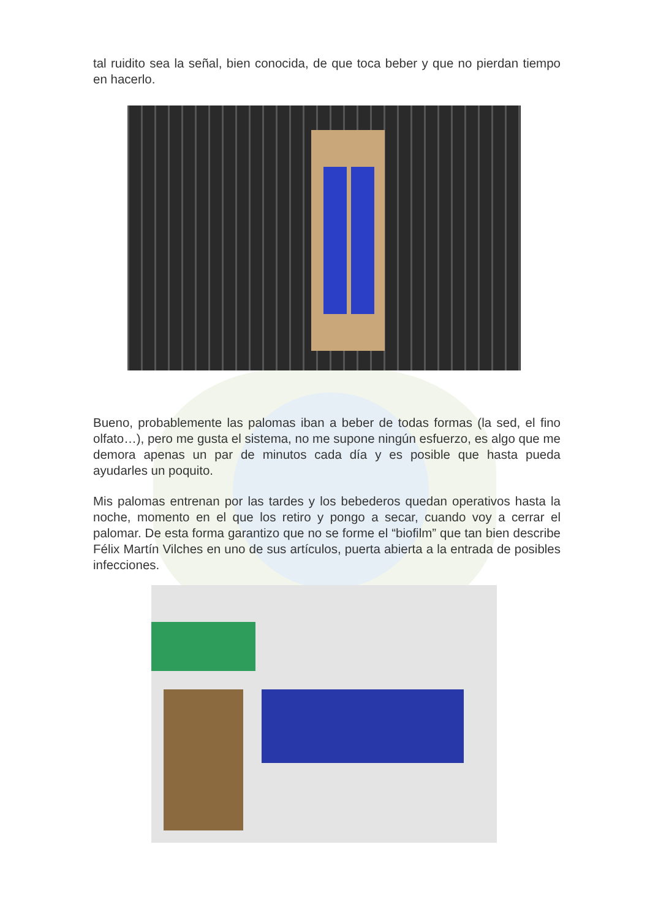tal ruidito sea la señal, bien conocida, de que toca beber y que no pierdan tiempo en hacerlo.
Bueno, probablemente las palomas iban a beber de todas formas (la sed, el fino olfato…), pero me gusta el sistema, no me supone ningún esfuerzo, es algo que me demora apenas un par de minutos cada día y es posible que hasta pueda ayudarles un poquito.
Mis palomas entrenan por las tardes y los bebederos quedan operativos hasta la noche, momento en el que los retiro y pongo a secar, cuando voy a cerrar el palomar. De esta forma garantizo que no se forme el “biofilm” que tan bien describe Félix Martín Vilches en uno de sus artículos, puerta abierta a la entrada de posibles infecciones.